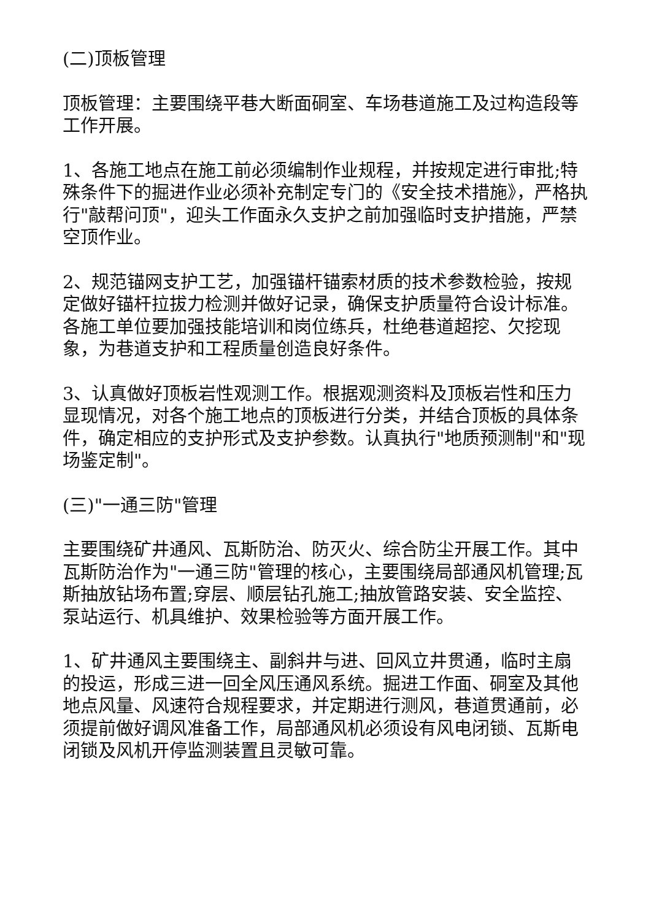(二)顶板管理
顶板管理：主要围绕平巷大断面硐室、车场巷道施工及过构造段等工作开展。
1、各施工地点在施工前必须编制作业规程，并按规定进行审批;特殊条件下的掘进作业必须补充制定专门的《安全技术措施》，严格执行"敲帮问顶"，迎头工作面永久支护之前加强临时支护措施，严禁空顶作业。
2、规范锚网支护工艺，加强锚杆锚索材质的技术参数检验，按规定做好锚杆拉拔力检测并做好记录，确保支护质量符合设计标准。各施工单位要加强技能培训和岗位练兵，杜绝巷道超挖、欠挖现象，为巷道支护和工程质量创造良好条件。
3、认真做好顶板岩性观测工作。根据观测资料及顶板岩性和压力显现情况，对各个施工地点的顶板进行分类，并结合顶板的具体条件，确定相应的支护形式及支护参数。认真执行"地质预测制"和"现场鉴定制"。
(三)"一通三防"管理
主要围绕矿井通风、瓦斯防治、防灭火、综合防尘开展工作。其中瓦斯防治作为"一通三防"管理的核心，主要围绕局部通风机管理;瓦斯抽放钻场布置;穿层、顺层钻孔施工;抽放管路安装、安全监控、泵站运行、机具维护、效果检验等方面开展工作。
1、矿井通风主要围绕主、副斜井与进、回风立井贯通，临时主扇的投运，形成三进一回全风压通风系统。掘进工作面、硐室及其他地点风量、风速符合规程要求，并定期进行测风，巷道贯通前，必须提前做好调风准备工作，局部通风机必须设有风电闭锁、瓦斯电闭锁及风机开停监测装置且灵敏可靠。